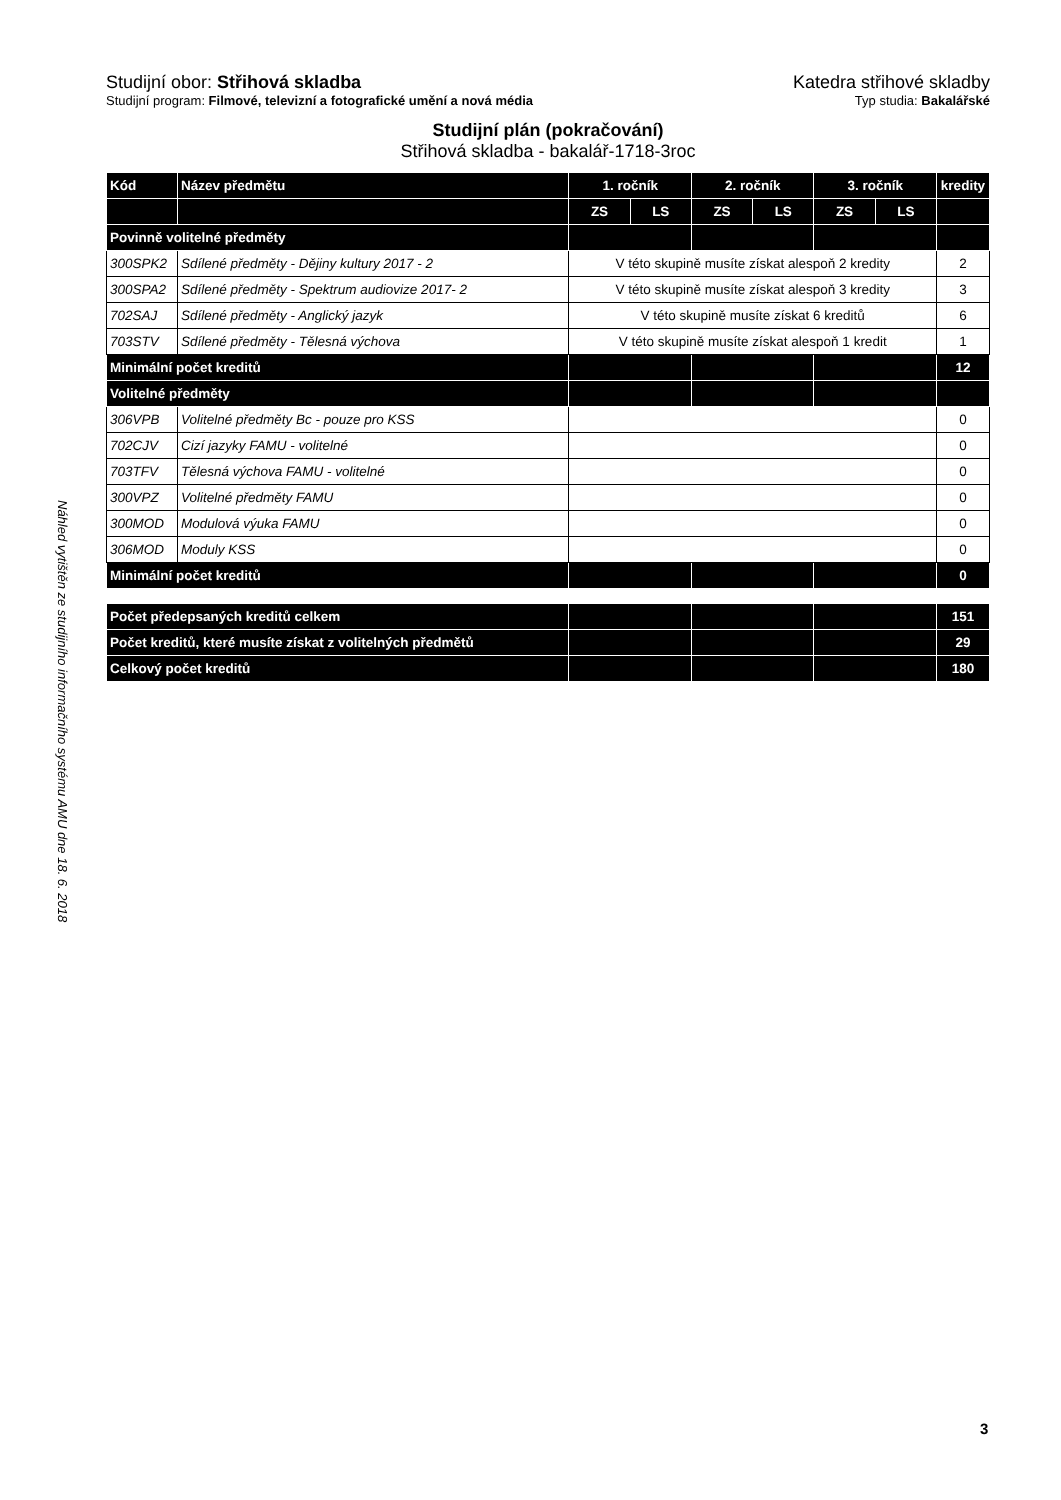Náhled vytištěn ze studijního informačního systému AMU dne 18. 6. 2018
Studijní obor: Střihová skladba
Katedra střihové skladby
Studijní program: Filmové, televizní a fotografické umění a nová média
Typ studia: Bakalářské
Studijní plán (pokračování)
Střihová skladba - bakalář-1718-3roc
| Kód | Název předmětu | 1. ročník | | 2. ročník | | 3. ročník | | kredity |
| --- | --- | --- | --- | --- | --- | --- | --- | --- |
| | | ZS | LS | ZS | LS | ZS | LS | |
| Povinně volitelné předměty | | | | | | | | |
| 300SPK2 | Sdílené předměty - Dějiny kultury 2017 - 2 | V této skupině musíte získat alespoň 2 kredity | | | | | | 2 |
| 300SPA2 | Sdílené předměty - Spektrum audiovize 2017- 2 | V této skupině musíte získat alespoň 3 kredity | | | | | | 3 |
| 702SAJ | Sdílené předměty - Anglický jazyk | V této skupině musíte získat 6 kreditů | | | | | | 6 |
| 703STV | Sdílené předměty - Tělesná výchova | V této skupině musíte získat alespoň 1 kredit | | | | | | 1 |
| Minimální počet kreditů | | | | | | | | 12 |
| Volitelné předměty | | | | | | | | |
| 306VPB | Volitelné předměty Bc - pouze pro KSS | | | | | | | 0 |
| 702CJV | Cizí jazyky FAMU - volitelné | | | | | | | 0 |
| 703TFV | Tělesná výchova FAMU - volitelné | | | | | | | 0 |
| 300VPZ | Volitelné předměty FAMU | | | | | | | 0 |
| 300MOD | Modulová výuka FAMU | | | | | | | 0 |
| 306MOD | Moduly KSS | | | | | | | 0 |
| Minimální počet kreditů | | | | | | | | 0 |
| Počet předepsaných kreditů celkem | | | | | | | | 151 |
| Počet kreditů, které musíte získat z volitelných předmětů | | | | | | | | 29 |
| Celkový počet kreditů | | | | | | | | 180 |
3